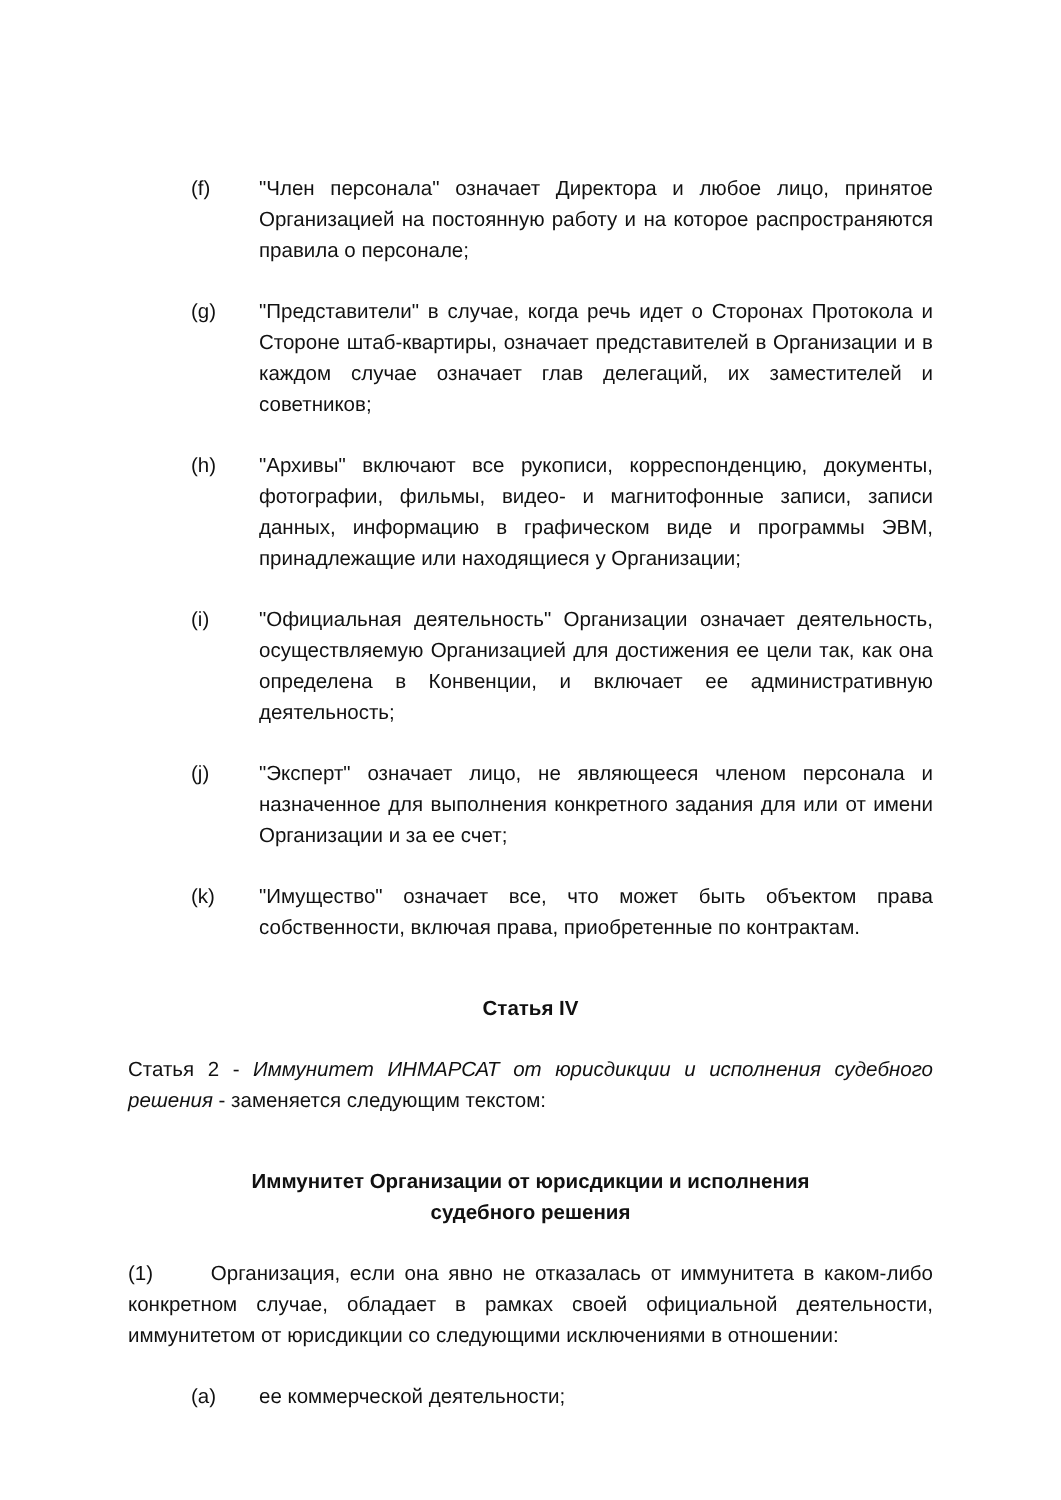(f) "Член персонала" означает Директора и любое лицо, принятое Организацией на постоянную работу и на которое распространяются правила о персонале;
(g) "Представители" в случае, когда речь идет о Сторонах Протокола и Стороне штаб-квартиры, означает представителей в Организации и в каждом случае означает глав делегаций, их заместителей и советников;
(h) "Архивы" включают все рукописи, корреспонденцию, документы, фотографии, фильмы, видео- и магнитофонные записи, записи данных, информацию в графическом виде и программы ЭВМ, принадлежащие или находящиеся у Организации;
(i) "Официальная деятельность" Организации означает деятельность, осуществляемую Организацией для достижения ее цели так, как она определена в Конвенции, и включает ее административную деятельность;
(j) "Эксперт" означает лицо, не являющееся членом персонала и назначенное для выполнения конкретного задания для или от имени Организации и за ее счет;
(k) "Имущество" означает все, что может быть объектом права собственности, включая права, приобретенные по контрактам.
Статья IV
Статья 2 - Иммунитет ИНМАРСАТ от юрисдикции и исполнения судебного решения - заменяется следующим текстом:
Иммунитет Организации от юрисдикции и исполнения
судебного решения
(1) Организация, если она явно не отказалась от иммунитета в каком-либо конкретном случае, обладает в рамках своей официальной деятельности, иммунитетом от юрисдикции со следующими исключениями в отношении:
(a) ее коммерческой деятельности;